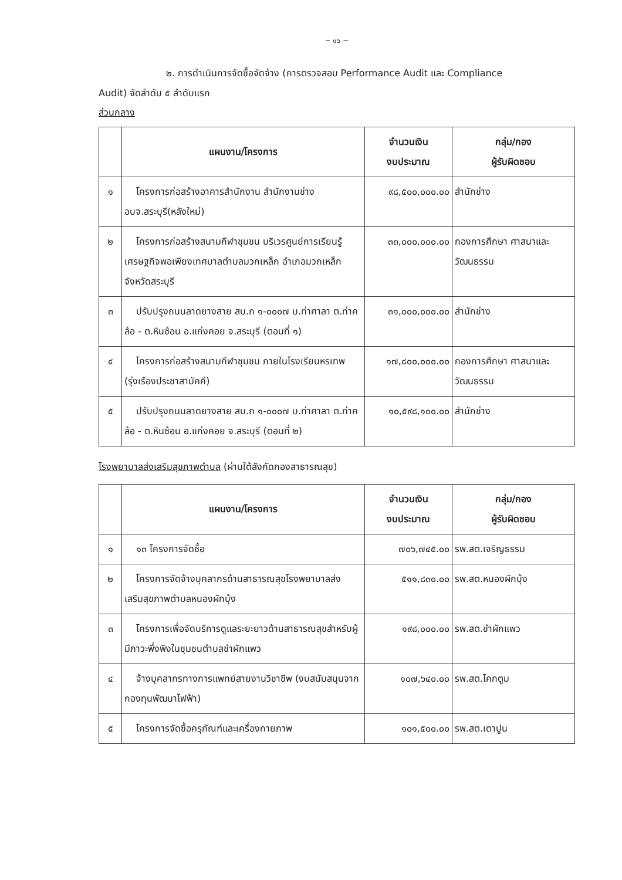~ ๑๖ ~
๒. การดำเนินการจัดซื้อจัดจ้าง (การตรวจสอบ Performance Audit และ Compliance
Audit) จัดลำดับ ๕ ลำดับแรก
ส่วนกลาง
| | แผนงาน/โครงการ | จำนวนเงิน งบประมาณ | กลุ่ม/กอง ผู้รับผิดชอบ |
| --- | --- | --- | --- |
| ๑ | โครงการก่อสร้างอาคารสำนักงาน สำนักงานช่าง อบจ.สระบุรี(หลังใหม่) | ๙๘,๕๐๐,๐๐๐.๐๐ | สำนักช่าง |
| ๒ | โครงการก่อสร้างสนามกีฬาชุมชน บริเวรศูนย์การเรียนรู้เศรษฐกิจพอเพียงเทศบาลตำบลมวกเหล็ก อำเภอมวกเหล็ก จังหวัดสระบุรี | ๓๓,๐๐๐,๐๐๐.๐๐ | กองการศึกษา ศาสนาและวัฒนธรรม |
| ๓ | ปรับปรุงถนนลาดยางสาย สบ.ถ ๑-๐๐๐๗ บ.ท่าศาลา ต.ท่าคล้อ - ต.หินซ้อน อ.แก่งคอย จ.สระบุรี (ตอนที่ ๑) | ๓๑,๐๐๐,๐๐๐.๐๐ | สำนักช่าง |
| ๔ | โครงการก่อสร้างสนามกีฬาชุมชน ภายในโรงเรียนหรเทพ (รุ่งเรืองประชาสามัคคี) | ๑๗,๘๐๐,๐๐๐.๐๐ | กองการศึกษา ศาสนาและวัฒนธรรม |
| ๕ | ปรับปรุงถนนลาดยางสาย สบ.ถ ๑-๐๐๐๗ บ.ท่าศาลา ต.ท่าคล้อ - ต.หินซ้อน อ.แก่งคอย จ.สระบุรี (ตอนที่ ๒) | ๑๐,๕๙๘,๑๐๐.๐๐ | สำนักช่าง |
โรงพยาบาลส่งเสริมสุขภาพตำบล (ผ่านใต้สังกัดกองสาธารณสุข)
| | แผนงาน/โครงการ | จำนวนเงิน งบประมาณ | กลุ่ม/กอง ผู้รับผิดชอบ |
| --- | --- | --- | --- |
| ๑ | ๑๓ โครงการจัดซื้อ | ๗๐๖,๗๔๕.๐๐ | รพ.สต.เจริญธรรม |
| ๒ | โครงการจัดจ้างบุคลากรด้านสาธารณสุขโรงพยาบาลส่งเสริมสุขภาพตำบลหนองผักบุ้ง | ๕๑๑,๘๓๐.๐๐ | รพ.สต.หนองผักบุ้ง |
| ๓ | โครงการเพื่อจัดบริการดูแลระยะยาวด้านสาธารณสุขสำหรับผู้มีภาวะพึ่งพิงในชุมชนตำบลชำผักแพว | ๑๙๘,๐๐๐.๐๐ | รพ.สต.ชำผักแพว |
| ๔ | จ้างบุคลากรทางการแพทย์สายงานวิชาชีพ (งบสนับสนุนจากกองทุนพัฒนาไฟฟ้า) | ๑๐๗,๖๔๐.๐๐ | รพ.สต.โคกตูม |
| ๕ | โครงการจัดซื้อครุภัณฑ์และเครื่องกายภาพ | ๑๐๑,๕๐๐.๐๐ | รพ.สต.เตาปูน |